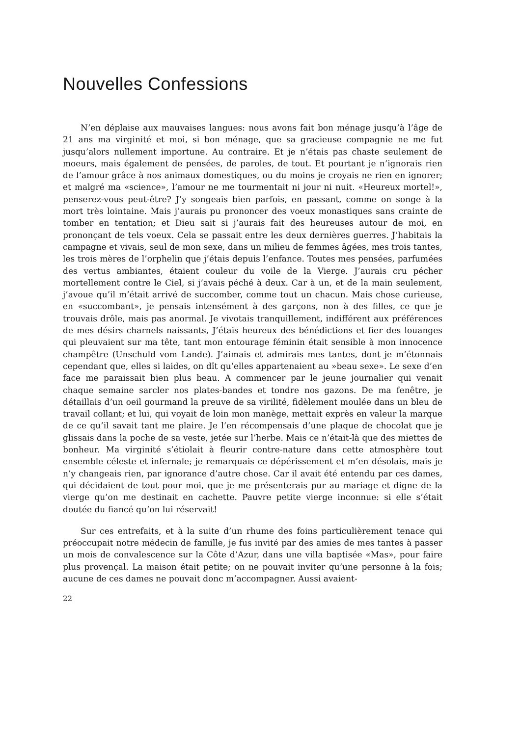Nouvelles Confessions
N’en déplaise aux mauvaises langues: nous avons fait bon ménage jusqu’à l’âge de 21 ans ma virginité et moi, si bon ménage, que sa gracieuse compagnie ne me fut jusqu’alors nullement importune. Au contraire. Et je n’étais pas chaste seulement de moeurs, mais également de pensées, de paroles, de tout. Et pourtant je n’ignorais rien de l’amour grâce à nos animaux domestiques, ou du moins je croyais ne rien en ignorer; et malgré ma «science», l’amour ne me tourmentait ni jour ni nuit. «Heureux mortel!», penserez-vous peut-être? J’y songeais bien parfois, en passant, comme on songe à la mort très lointaine. Mais j’aurais pu prononcer des voeux monastiques sans crainte de tomber en tentation; et Dieu sait si j’aurais fait des heureuses autour de moi, en prononçant de tels voeux. Cela se passait entre les deux dernières guerres. J’habitais la campagne et vivais, seul de mon sexe, dans un milieu de femmes âgées, mes trois tantes, les trois mères de l’orphelin que j’étais depuis l’enfance. Toutes mes pensées, parfumées des vertus ambiantes, étaient couleur du voile de la Vierge. J’aurais cru pécher mortellement contre le Ciel, si j’avais péché à deux. Car à un, et de la main seulement, j’avoue qu’il m’était arrivé de succomber, comme tout un chacun. Mais chose curieuse, en «succombant», je pensais intensément à des garçons, non à des filles, ce que je trouvais drôle, mais pas anormal. Je vivotais tranquillement, indifférent aux préférences de mes désirs charnels naissants, J’étais heureux des bénédictions et fier des louanges qui pleuvaient sur ma tête, tant mon entourage féminin était sensible à mon innocence champêtre (Unschuld vom Lande). J’aimais et admirais mes tantes, dont je m’étonnais cependant que, elles si laides, on dît qu’elles appartenaient au »beau sexe». Le sexe d’en face me paraissait bien plus beau. A commencer par le jeune journalier qui venait chaque semaine sarcler nos plates-bandes et tondre nos gazons. De ma fenêtre, je détaillais d’un oeil gourmand la preuve de sa virilité, fidèlement moulée dans un bleu de travail collant; et lui, qui voyait de loin mon manège, mettait exprès en valeur la marque de ce qu’il savait tant me plaire. Je l’en récompensais d’une plaque de chocolat que je glissais dans la poche de sa veste, jetée sur l’herbe. Mais ce n’était-là que des miettes de bonheur. Ma virginité s’étiolait à fleurir contre-nature dans cette atmosphère tout ensemble céleste et infernale; je remarquais ce dépérissement et m’en désolais, mais je n’y changeais rien, par ignorance d’autre chose. Car il avait été entendu par ces dames, qui décidaient de tout pour moi, que je me présenterais pur au mariage et digne de la vierge qu’on me destinait en cachette. Pauvre petite vierge inconnue: si elle s’était doutée du fiancé qu’on lui réservait!
Sur ces entrefaits, et à la suite d’un rhume des foins particulièrement tenace qui préoccupait notre médecin de famille, je fus invité par des amies de mes tantes à passer un mois de convalescence sur la Côte d’Azur, dans une villa baptisée «Mas», pour faire plus provençal. La maison était petite; on ne pouvait inviter qu’une personne à la fois; aucune de ces dames ne pouvait donc m’accompagner. Aussi avaient-
22